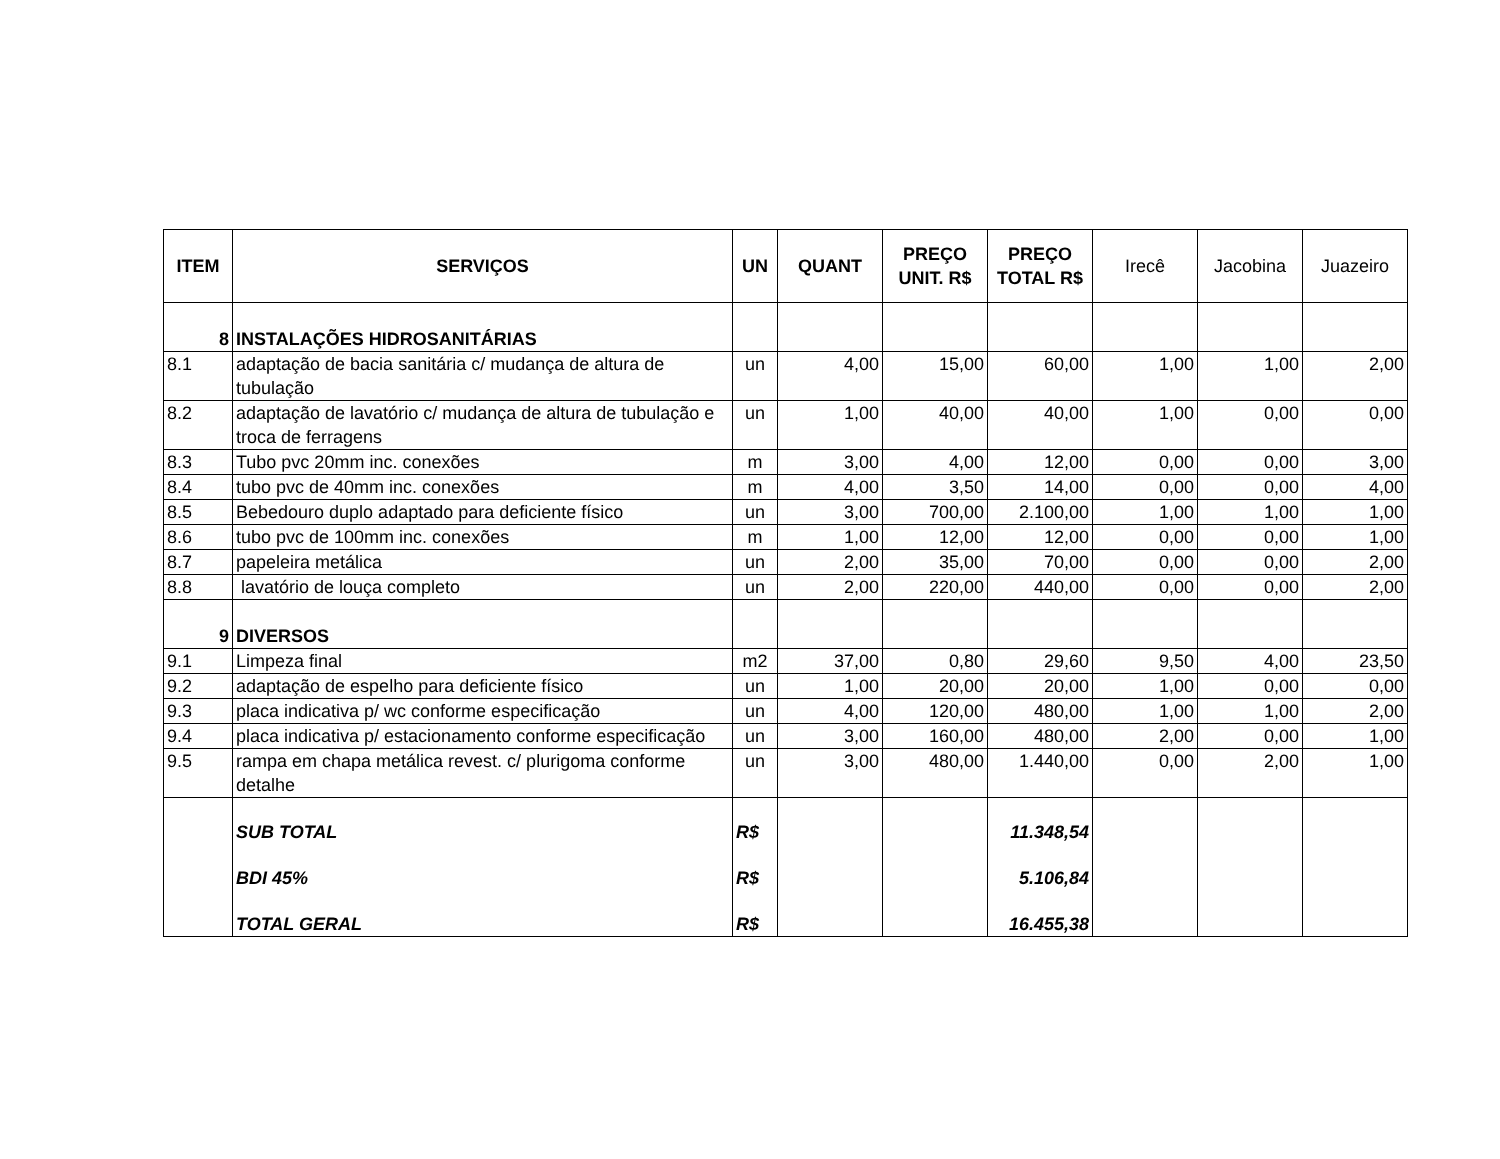| ITEM | SERVIÇOS | UN | QUANT | PREÇO UNIT. R$ | PREÇO TOTAL R$ | Irecê | Jacobina | Juazeiro |
| --- | --- | --- | --- | --- | --- | --- | --- | --- |
| 8 | INSTALAÇÕES HIDROSANITÁRIAS | | | | | | | |
| 8.1 | adaptação de bacia sanitária c/ mudança de altura de tubulação | un | 4,00 | 15,00 | 60,00 | 1,00 | 1,00 | 2,00 |
| 8.2 | adaptação de lavatório c/ mudança de altura de tubulação e troca de ferragens | un | 1,00 | 40,00 | 40,00 | 1,00 | 0,00 | 0,00 |
| 8.3 | Tubo pvc 20mm inc. conexões | m | 3,00 | 4,00 | 12,00 | 0,00 | 0,00 | 3,00 |
| 8.4 | tubo pvc de 40mm inc. conexões | m | 4,00 | 3,50 | 14,00 | 0,00 | 0,00 | 4,00 |
| 8.5 | Bebedouro duplo adaptado para deficiente físico | un | 3,00 | 700,00 | 2.100,00 | 1,00 | 1,00 | 1,00 |
| 8.6 | tubo pvc de 100mm inc. conexões | m | 1,00 | 12,00 | 12,00 | 0,00 | 0,00 | 1,00 |
| 8.7 | papeleira metálica | un | 2,00 | 35,00 | 70,00 | 0,00 | 0,00 | 2,00 |
| 8.8 | lavatório de louça completo | un | 2,00 | 220,00 | 440,00 | 0,00 | 0,00 | 2,00 |
| 9 | DIVERSOS | | | | | | | |
| 9.1 | Limpeza final | m2 | 37,00 | 0,80 | 29,60 | 9,50 | 4,00 | 23,50 |
| 9.2 | adaptação de espelho para deficiente físico | un | 1,00 | 20,00 | 20,00 | 1,00 | 0,00 | 0,00 |
| 9.3 | placa indicativa p/ wc conforme especificação | un | 4,00 | 120,00 | 480,00 | 1,00 | 1,00 | 2,00 |
| 9.4 | placa indicativa p/ estacionamento conforme especificação | un | 3,00 | 160,00 | 480,00 | 2,00 | 0,00 | 1,00 |
| 9.5 | rampa em chapa metálica revest. c/ plurigoma conforme detalhe | un | 3,00 | 480,00 | 1.440,00 | 0,00 | 2,00 | 1,00 |
| | SUB TOTAL | R$ | | | 11.348,54 | | | |
| | BDI 45% | R$ | | | 5.106,84 | | | |
| | TOTAL GERAL | R$ | | | 16.455,38 | | | |